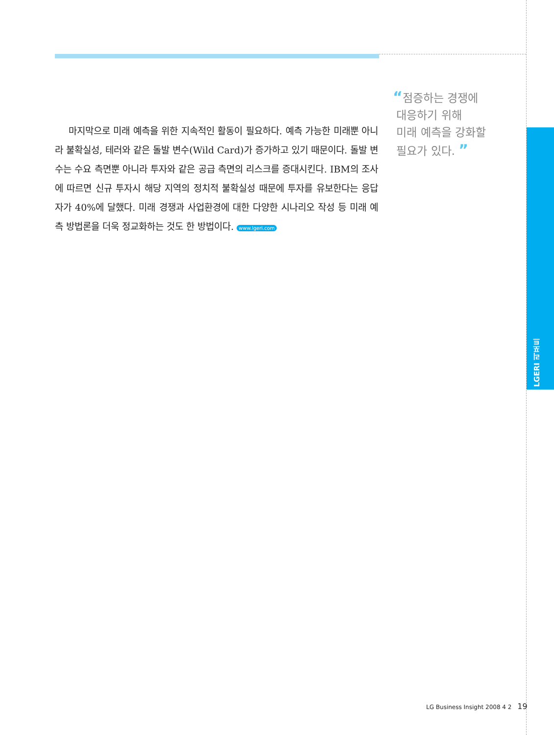마지막으로 미래 예측을 위한 지속적인 활동이 필요하다. 예측 가능한 미래뿐 아니라 불확실성, 테러와 같은 돌발 변수(Wild Card)가 증가하고 있기 때문이다. 돌발 변수는 수요 측면뿐 아니라 투자와 같은 공급 측면의 리스크를 증대시킨다. IBM의 조사에 따르면 신규 투자시 해당 지역의 정치적 불확실성 때문에 투자를 유보한다는 응답자가 40%에 달했다. 미래 경쟁과 사업환경에 대한 다양한 시나리오 작성 등 미래 예측 방법론을 더욱 정교화하는 것도 한 방법이다. www.lgeri.com
“점증하는 경쟁에
대응하기 위해
미래 예측을 강화할
필요가 있다. ”
LGERI 리포트
LG Business Insight 2008 4 2 19